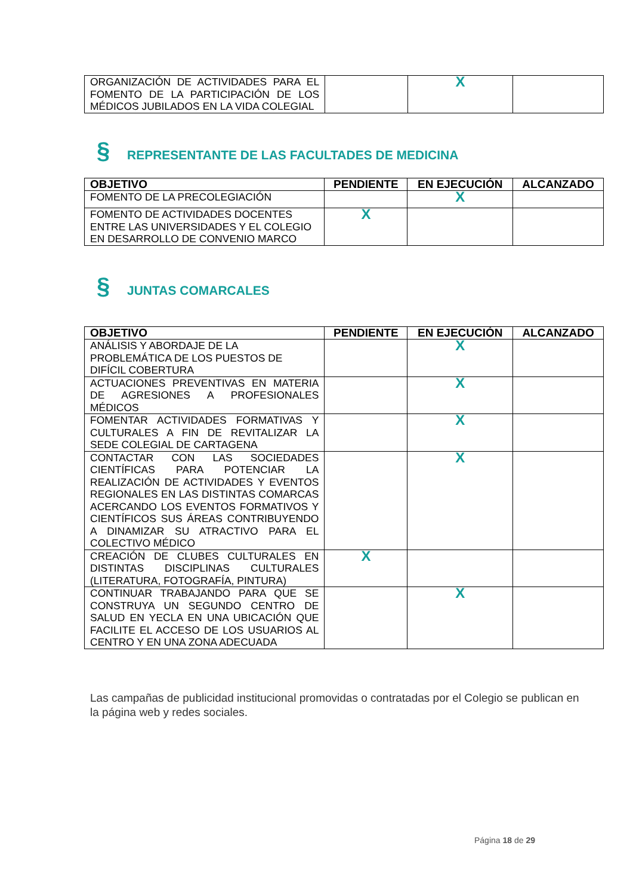| ORGANIZACIÓN DE ACTIVIDADES PARA EL FOMENTO DE LA PARTICIPACIÓN DE LOS MÉDICOS JUBILADOS EN LA VIDA COLEGIAL | | X | |
§ REPRESENTANTE DE LAS FACULTADES DE MEDICINA
| OBJETIVO | PENDIENTE | EN EJECUCIÓN | ALCANZADO |
| --- | --- | --- | --- |
| FOMENTO DE LA PRECOLEGIACIÓN | | X | |
| FOMENTO DE ACTIVIDADES DOCENTES ENTRE LAS UNIVERSIDADES Y EL COLEGIO EN DESARROLLO DE CONVENIO MARCO | X | | |
§ JUNTAS COMARCALES
| OBJETIVO | PENDIENTE | EN EJECUCIÓN | ALCANZADO |
| --- | --- | --- | --- |
| ANÁLISIS Y ABORDAJE DE LA PROBLEMÁTICA DE LOS PUESTOS DE DIFÍCIL COBERTURA | | X | |
| ACTUACIONES PREVENTIVAS EN MATERIA DE AGRESIONES A PROFESIONALES MÉDICOS | | X | |
| FOMENTAR ACTIVIDADES FORMATIVAS Y CULTURALES A FIN DE REVITALIZAR LA SEDE COLEGIAL DE CARTAGENA | | X | |
| CONTACTAR CON LAS SOCIEDADES CIENTÍFICAS PARA POTENCIAR LA REALIZACIÓN DE ACTIVIDADES Y EVENTOS REGIONALES EN LAS DISTINTAS COMARCAS ACERCANDO LOS EVENTOS FORMATIVOS Y CIENTÍFICOS SUS ÁREAS CONTRIBUYENDO A DINAMIZAR SU ATRACTIVO PARA EL COLECTIVO MÉDICO | | X | |
| CREACIÓN DE CLUBES CULTURALES EN DISTINTAS DISCIPLINAS CULTURALES (LITERATURA, FOTOGRAFÍA, PINTURA) | X | | |
| CONTINUAR TRABAJANDO PARA QUE SE CONSTRUYA UN SEGUNDO CENTRO DE SALUD EN YECLA EN UNA UBICACIÓN QUE FACILITE EL ACCESO DE LOS USUARIOS AL CENTRO Y EN UNA ZONA ADECUADA | | X | |
Las campañas de publicidad institucional promovidas o contratadas por el Colegio se publican en la página web y redes sociales.
Página 18 de 29